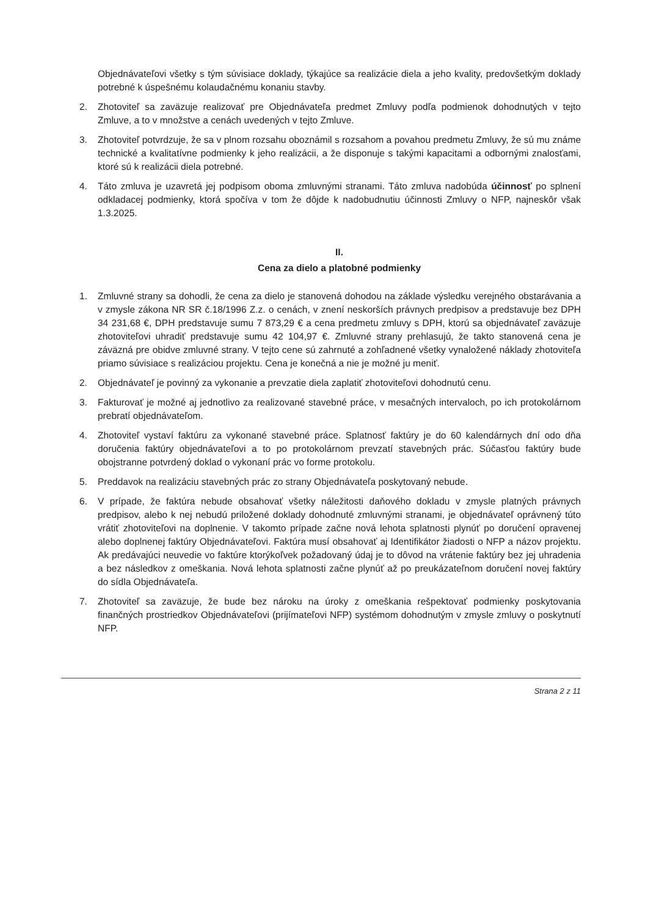Objednávateľovi všetky s tým súvisiace doklady, týkajúce sa realizácie diela a jeho kvality, predovšetkým doklady potrebné k úspešnému kolaudačnému konaniu stavby.
2. Zhotoviteľ sa zaväzuje realizovať pre Objednávateľa predmet Zmluvy podľa podmienok dohodnutých v tejto Zmluve, a to v množstve a cenách uvedených v tejto Zmluve.
3. Zhotoviteľ potvrdzuje, že sa v plnom rozsahu oboznámil s rozsahom a povahou predmetu Zmluvy, že sú mu známe technické a kvalitatívne podmienky k jeho realizácii, a že disponuje s takými kapacitami a odbornými znalosťami, ktoré sú k realizácii diela potrebné.
4. Táto zmluva je uzavretá jej podpisom oboma zmluvnými stranami. Táto zmluva nadobúda účinnosť po splnení odkladacej podmienky, ktorá spočíva v tom že dôjde k nadobudnutiu účinnosti Zmluvy o NFP, najneskôr však 1.3.2025.
II.
Cena za dielo a platobné podmienky
1. Zmluvné strany sa dohodli, že cena za dielo je stanovená dohodou na základe výsledku verejného obstarávania a v zmysle zákona NR SR č.18/1996 Z.z. o cenách, v znení neskorších právnych predpisov a predstavuje bez DPH 34 231,68 €, DPH predstavuje sumu 7 873,29 € a cena predmetu zmluvy s DPH, ktorú sa objednávateľ zaväzuje zhotoviteľovi uhradiť predstavuje sumu 42 104,97 €. Zmluvné strany prehlasujú, že takto stanovená cena je záväzná pre obidve zmluvné strany. V tejto cene sú zahrnuté a zohľadnené všetky vynaložené náklady zhotoviteľa priamo súvisiace s realizáciou projektu. Cena je konečná a nie je možné ju meniť.
2. Objednávateľ je povinný za vykonanie a prevzatie diela zaplatiť zhotoviteľovi dohodnutú cenu.
3. Fakturovať je možné aj jednotlivo za realizované stavebné práce, v mesačných intervaloch, po ich protokolárnom prebratí objednávateľom.
4. Zhotoviteľ vystaví faktúru za vykonané stavebné práce. Splatnosť faktúry je do 60 kalendárnych dní odo dňa doručenia faktúry objednávateľovi a to po protokolárnom prevzatí stavebných prác. Súčasťou faktúry bude obojstranne potvrdený doklad o vykonaní prác vo forme protokolu.
5. Preddavok na realizáciu stavebných prác zo strany Objednávateľa poskytovaný nebude.
6. V prípade, že faktúra nebude obsahovať všetky náležitosti daňového dokladu v zmysle platných právnych predpisov, alebo k nej nebudú priložené doklady dohodnuté zmluvnými stranami, je objednávateľ oprávnený túto vrátiť zhotoviteľovi na doplnenie. V takomto prípade začne nová lehota splatnosti plynúť po doručení opravenej alebo doplnenej faktúry Objednávateľovi. Faktúra musí obsahovať aj Identifikátor žiadosti o NFP a názov projektu. Ak predávajúci neuvedie vo faktúre ktorýkoľvek požadovaný údaj je to dôvod na vrátenie faktúry bez jej uhradenia a bez následkov z omeškania. Nová lehota splatnosti začne plynúť až po preukázateľnom doručení novej faktúry do sídla Objednávateľa.
7. Zhotoviteľ sa zaväzuje, že bude bez nároku na úroky z omeškania rešpektovať podmienky poskytovania finančných prostriedkov Objednávateľovi (prijímateľovi NFP) systémom dohodnutým v zmysle zmluvy o poskytnutí NFP.
Strana 2 z 11